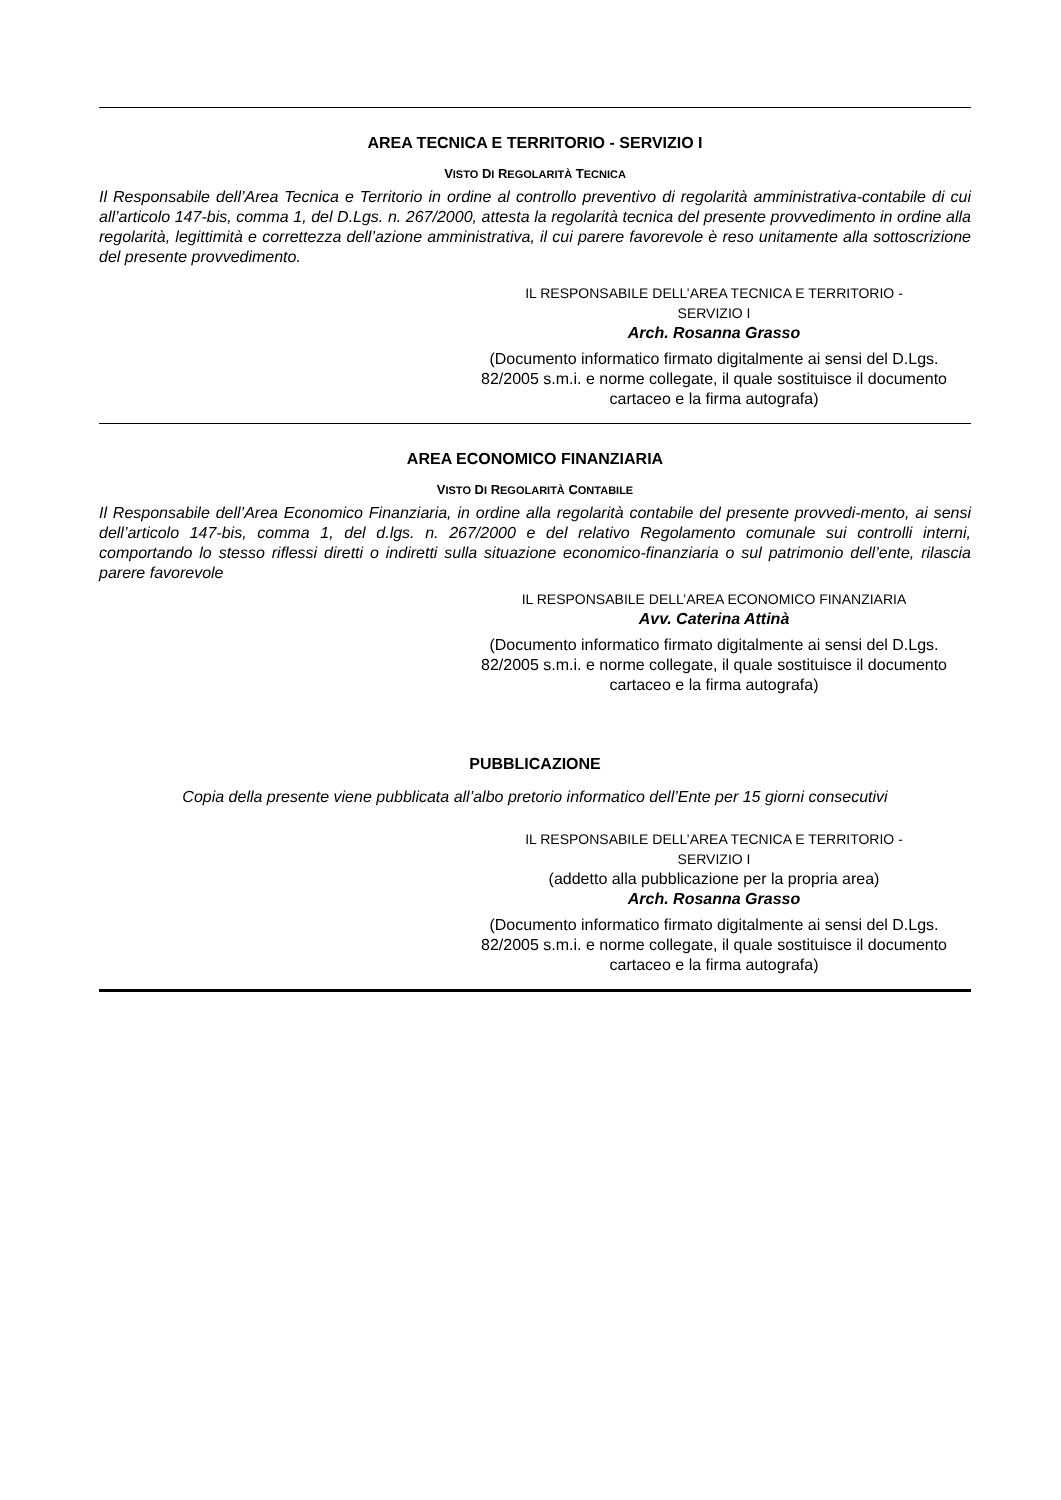AREA TECNICA E TERRITORIO - SERVIZIO I
VISTO DI REGOLARITÀ TECNICA
Il Responsabile dell’Area Tecnica e Territorio in ordine al controllo preventivo di regolarità amministrativa-contabile di cui all’articolo 147-bis, comma 1, del D.Lgs. n. 267/2000, attesta la regolarità tecnica del presente provvedimento in ordine alla regolarità, legittimità e correttezza dell’azione amministrativa, il cui parere favorevole è reso unitamente alla sottoscrizione del presente provvedimento.
IL RESPONSABILE DELL’AREA TECNICA E TERRITORIO -
SERVIZIO I
Arch. Rosanna Grasso
(Documento informatico firmato digitalmente ai sensi del D.Lgs. 82/2005 s.m.i. e norme collegate, il quale sostituisce il documento cartaceo e la firma autografa)
AREA ECONOMICO FINANZIARIA
VISTO DI REGOLARITÀ CONTABILE
Il Responsabile dell’Area Economico Finanziaria, in ordine alla regolarità contabile del presente provvedi-mento, ai sensi dell’articolo 147-bis, comma 1, del d.lgs. n. 267/2000 e del relativo Regolamento comunale sui controlli interni, comportando lo stesso riflessi diretti o indiretti sulla situazione economico-finanziaria o sul patrimonio dell’ente, rilascia parere favorevole
IL RESPONSABILE DELL’AREA ECONOMICO FINANZIARIA
Avv. Caterina Attinà
(Documento informatico firmato digitalmente ai sensi del D.Lgs. 82/2005 s.m.i. e norme collegate, il quale sostituisce il documento cartaceo e la firma autografa)
PUBBLICAZIONE
Copia della presente viene pubblicata all’albo pretorio informatico dell’Ente per 15 giorni consecutivi
IL RESPONSABILE DELL’AREA TECNICA E TERRITORIO -
SERVIZIO I
(addetto alla pubblicazione per la propria area)
Arch. Rosanna Grasso
(Documento informatico firmato digitalmente ai sensi del D.Lgs. 82/2005 s.m.i. e norme collegate, il quale sostituisce il documento cartaceo e la firma autografa)